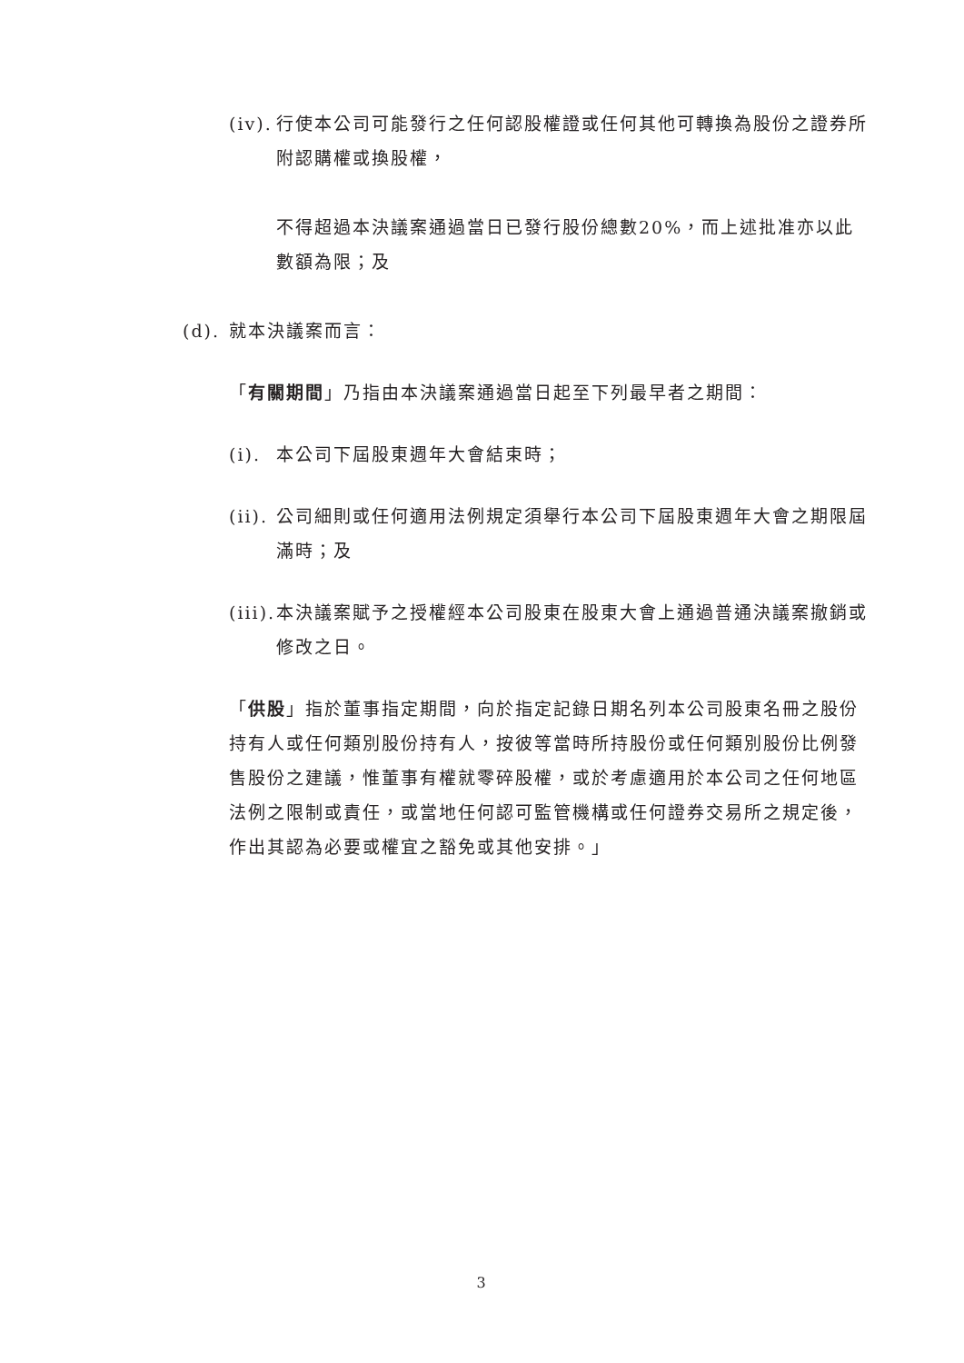(iv).
行使本公司可能發行之任何認股權證或任何其他可轉換為股份之證券所附認購權或換股權，
不得超過本決議案通過當日已發行股份總數20%，而上述批准亦以此數額為限；及
(d).
就本決議案而言：
「有關期間」乃指由本決議案通過當日起至下列最早者之期間：
(i).
本公司下屆股東週年大會結束時；
(ii).
公司細則或任何適用法例規定須舉行本公司下屆股東週年大會之期限屆滿時；及
(iii).
本決議案賦予之授權經本公司股東在股東大會上通過普通決議案撤銷或修改之日。
「供股」指於董事指定期間，向於指定記錄日期名列本公司股東名冊之股份持有人或任何類別股份持有人，按彼等當時所持股份或任何類別股份比例發售股份之建議，惟董事有權就零碎股權，或於考慮適用於本公司之任何地區法例之限制或責任，或當地任何認可監管機構或任何證券交易所之規定後，作出其認為必要或權宜之豁免或其他安排。」
3